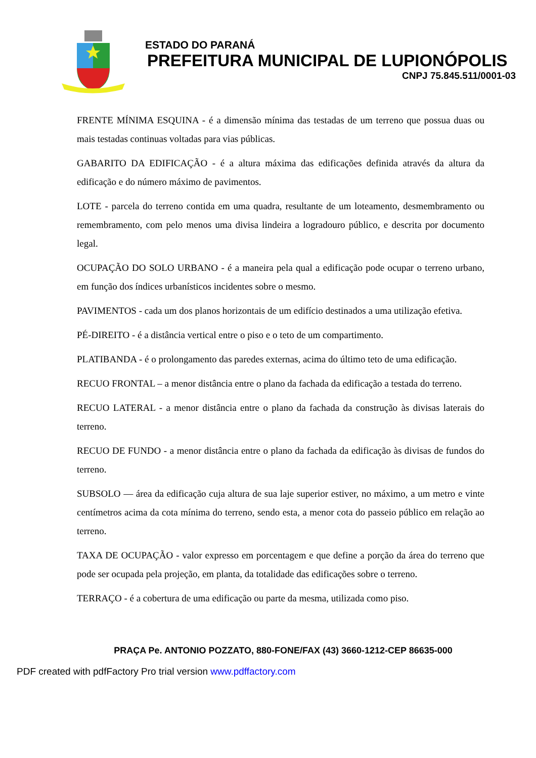ESTADO DO PARANÁ
PREFEITURA MUNICIPAL DE LUPIONÓPOLIS
CNPJ 75.845.511/0001-03
FRENTE MÍNIMA ESQUINA - é a dimensão mínima das testadas de um terreno que possua duas ou mais testadas continuas voltadas para vias públicas.
GABARITO DA EDIFICAÇÃO - é a altura máxima das edificações definida através da altura da edificação e do número máximo de pavimentos.
LOTE - parcela do terreno contida em uma quadra, resultante de um loteamento, desmembramento ou remembramento, com pelo menos uma divisa lindeira a logradouro público, e descrita por documento legal.
OCUPAÇÃO DO SOLO URBANO - é a maneira pela qual a edificação pode ocupar o terreno urbano, em função dos índices urbanísticos incidentes sobre o mesmo.
PAVIMENTOS - cada um dos planos horizontais de um edifício destinados a uma utilização efetiva.
PÉ-DIREITO - é a distância vertical entre o piso e o teto de um compartimento.
PLATIBANDA - é o prolongamento das paredes externas, acima do último teto de uma edificação.
RECUO FRONTAL – a menor distância entre o plano da fachada da edificação a testada do terreno.
RECUO LATERAL - a menor distância entre o plano da fachada da construção às divisas laterais do terreno.
RECUO DE FUNDO - a menor distância entre o plano da fachada da edificação às divisas de fundos do terreno.
SUBSOLO — área da edificação cuja altura de sua laje superior estiver, no máximo, a um metro e vinte centímetros acima da cota mínima do terreno, sendo esta, a menor cota do passeio público em relação ao terreno.
TAXA DE OCUPAÇÃO - valor expresso em porcentagem e que define a porção da área do terreno que pode ser ocupada pela projeção, em planta, da totalidade das edificações sobre o terreno.
TERRAÇO - é a cobertura de uma edificação ou parte da mesma, utilizada como piso.
PRAÇA Pe. ANTONIO POZZATO, 880-FONE/FAX (43) 3660-1212-CEP 86635-000
PDF created with pdfFactory Pro trial version www.pdffactory.com